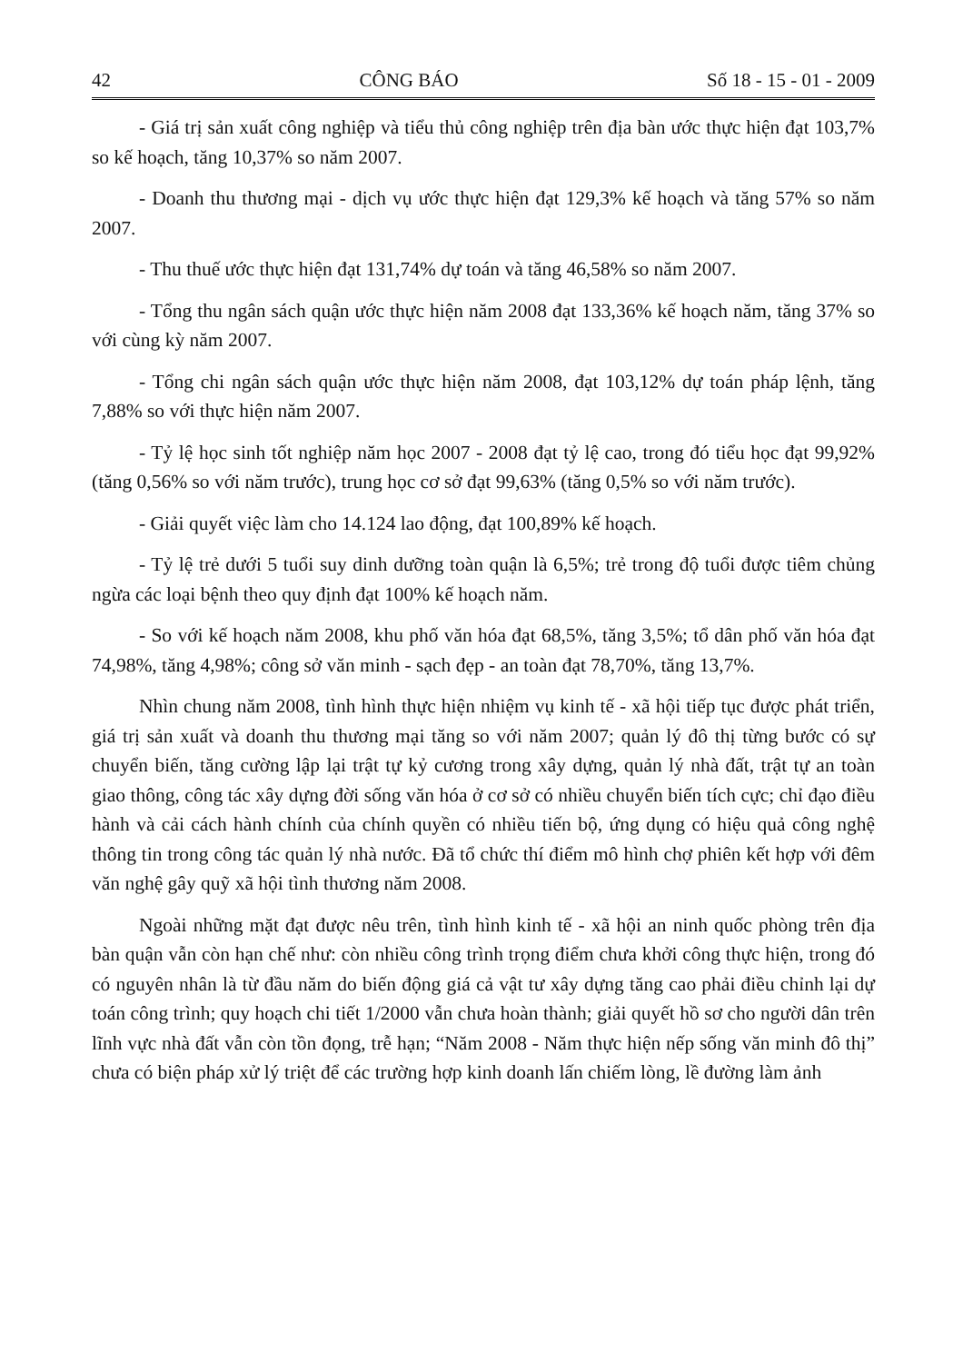42 CÔNG BÁO Số 18 - 15 - 01 - 2009
- Giá trị sản xuất công nghiệp và tiểu thủ công nghiệp trên địa bàn ước thực hiện đạt 103,7% so kế hoạch, tăng 10,37% so năm 2007.
- Doanh thu thương mại - dịch vụ ước thực hiện đạt 129,3% kế hoạch và tăng 57% so năm 2007.
- Thu thuế ước thực hiện đạt 131,74% dự toán và tăng 46,58% so năm 2007.
- Tổng thu ngân sách quận ước thực hiện năm 2008 đạt 133,36% kế hoạch năm, tăng 37% so với cùng kỳ năm 2007.
- Tổng chi ngân sách quận ước thực hiện năm 2008, đạt 103,12% dự toán pháp lệnh, tăng 7,88% so với thực hiện năm 2007.
- Tỷ lệ học sinh tốt nghiệp năm học 2007 - 2008 đạt tỷ lệ cao, trong đó tiểu học đạt 99,92% (tăng 0,56% so với năm trước), trung học cơ sở đạt 99,63% (tăng 0,5% so với năm trước).
- Giải quyết việc làm cho 14.124 lao động, đạt 100,89% kế hoạch.
- Tỷ lệ trẻ dưới 5 tuổi suy dinh dưỡng toàn quận là 6,5%; trẻ trong độ tuổi được tiêm chủng ngừa các loại bệnh theo quy định đạt 100% kế hoạch năm.
- So với kế hoạch năm 2008, khu phố văn hóa đạt 68,5%, tăng 3,5%; tổ dân phố văn hóa đạt 74,98%, tăng 4,98%; công sở văn minh - sạch đẹp - an toàn đạt 78,70%, tăng 13,7%.
Nhìn chung năm 2008, tình hình thực hiện nhiệm vụ kinh tế - xã hội tiếp tục được phát triển, giá trị sản xuất và doanh thu thương mại tăng so với năm 2007; quản lý đô thị từng bước có sự chuyển biến, tăng cường lập lại trật tự kỷ cương trong xây dựng, quản lý nhà đất, trật tự an toàn giao thông, công tác xây dựng đời sống văn hóa ở cơ sở có nhiều chuyển biến tích cực; chỉ đạo điều hành và cải cách hành chính của chính quyền có nhiều tiến bộ, ứng dụng có hiệu quả công nghệ thông tin trong công tác quản lý nhà nước. Đã tổ chức thí điểm mô hình chợ phiên kết hợp với đêm văn nghệ gây quỹ xã hội tình thương năm 2008.
Ngoài những mặt đạt được nêu trên, tình hình kinh tế - xã hội an ninh quốc phòng trên địa bàn quận vẫn còn hạn chế như: còn nhiều công trình trọng điểm chưa khởi công thực hiện, trong đó có nguyên nhân là từ đầu năm do biến động giá cả vật tư xây dựng tăng cao phải điều chỉnh lại dự toán công trình; quy hoạch chi tiết 1/2000 vẫn chưa hoàn thành; giải quyết hồ sơ cho người dân trên lĩnh vực nhà đất vẫn còn tồn đọng, trễ hạn; “Năm 2008 - Năm thực hiện nếp sống văn minh đô thị” chưa có biện pháp xử lý triệt để các trường hợp kinh doanh lấn chiếm lòng, lề đường làm ảnh